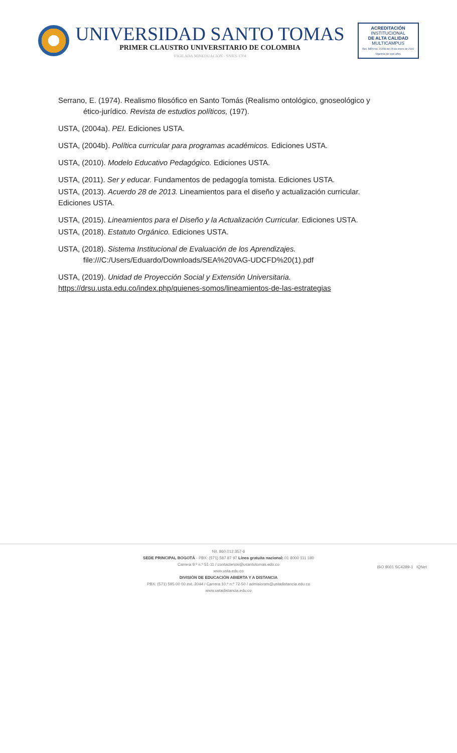UNIVERSIDAD SANTO TOMAS
PRIMER CLAUSTRO UNIVERSITARIO DE COLOMBIA
VIGILADA MINEDUACIÓN - SNIES 1704
ACREDITACIÓN
INSTITUCIONAL
DE ALTA CALIDAD
MULTICAMPUS
Res. MEN No. 01456 del 29 de enero de 2016
Vigencia por seis años
Serrano, E. (1974). Realismo filosófico en Santo Tomás (Realismo ontológico, gnoseológico y ético-jurídico. Revista de estudios políticos, (197).
USTA, (2004a). PEI. Ediciones USTA.
USTA, (2004b). Política curricular para programas académicos. Ediciones USTA.
USTA, (2010). Modelo Educativo Pedagógico. Ediciones USTA.
USTA, (2011). Ser y educar. Fundamentos de pedagogía tomista. Ediciones USTA.
USTA, (2013). Acuerdo 28 de 2013. Lineamientos para el diseño y actualización curricular. Ediciones USTA.
USTA, (2015). Lineamientos para el Diseño y la Actualización Curricular. Ediciones USTA.
USTA, (2018). Estatuto Orgánico. Ediciones USTA.
USTA, (2018). Sistema Institucional de Evaluación de los Aprendizajes. file:///C:/Users/Eduardo/Downloads/SEA%20VAG-UDCFD%20(1).pdf
USTA, (2019). Unidad de Proyección Social y Extensión Universitaria. https://drsu.usta.edu.co/index.php/quienes-somos/lineamientos-de-las-estrategias
Nit. 860.012.357-6
SEDE PRINCIPAL BOGOTÁ - PBX: (571) 587 87 97 Línea gratuita nacional: 01 8000 111 180
Carrera 9.ª n.º 51-11 / contactenos@usantotomas.edu.co
www.usta.edu.co
DIVISIÓN DE EDUCACIÓN ABIERTA Y A DISTANCIA
PBX: (571) 595 00 00 ext. 2044 / Carrera 10.ª n.º 72-50 / admisiones@ustadistancia.edu.co
www.ustadistancia.edu.co
ISO 9001 SC4289-1 IQNet